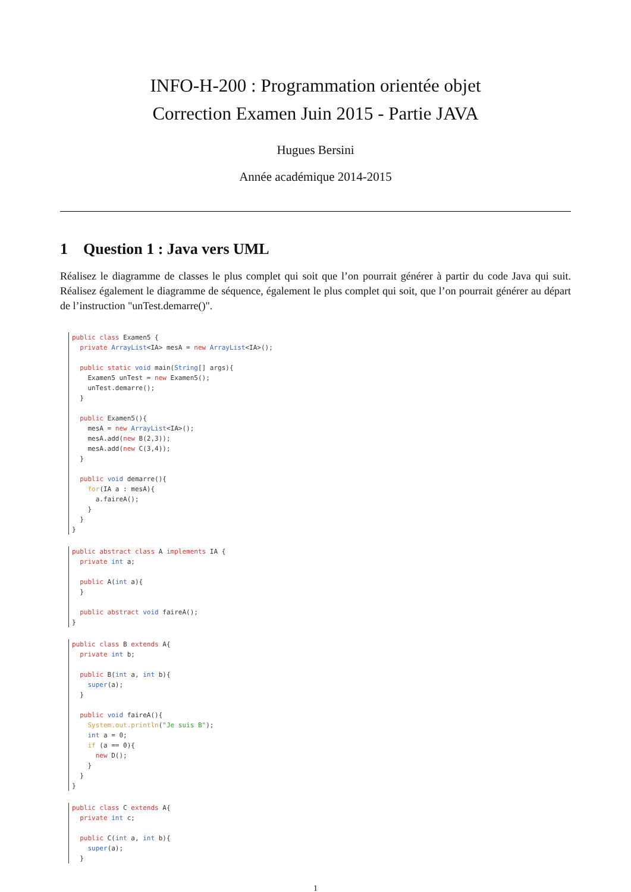INFO-H-200 : Programmation orientée objet
Correction Examen Juin 2015 - Partie JAVA
Hugues Bersini
Année académique 2014-2015
1 Question 1 : Java vers UML
Réalisez le diagramme de classes le plus complet qui soit que l’on pourrait générer à partir du code Java qui suit. Réalisez également le diagramme de séquence, également le plus complet qui soit, que l’on pourrait générer au départ de l’instruction "unTest.demarre()".
public class Examen5 {
  private ArrayList<IA> mesA = new ArrayList<IA>();

  public static void main(String[] args){
    Examen5 unTest = new Examen5();
    unTest.demarre();
  }

  public Examen5(){
    mesA = new ArrayList<IA>();
    mesA.add(new B(2,3));
    mesA.add(new C(3,4));
  }

  public void demarre(){
    for(IA a : mesA){
      a.faireA();
    }
  }
}
public abstract class A implements IA {
  private int a;

  public A(int a){
  }

  public abstract void faireA();
}
public class B extends A{
  private int b;

  public B(int a, int b){
    super(a);
  }

  public void faireA(){
    System.out.println("Je suis B");
    int a = 0;
    if (a == 0){
      new D();
    }
  }
}
public class C extends A{
  private int c;

  public C(int a, int b){
    super(a);
  }
1